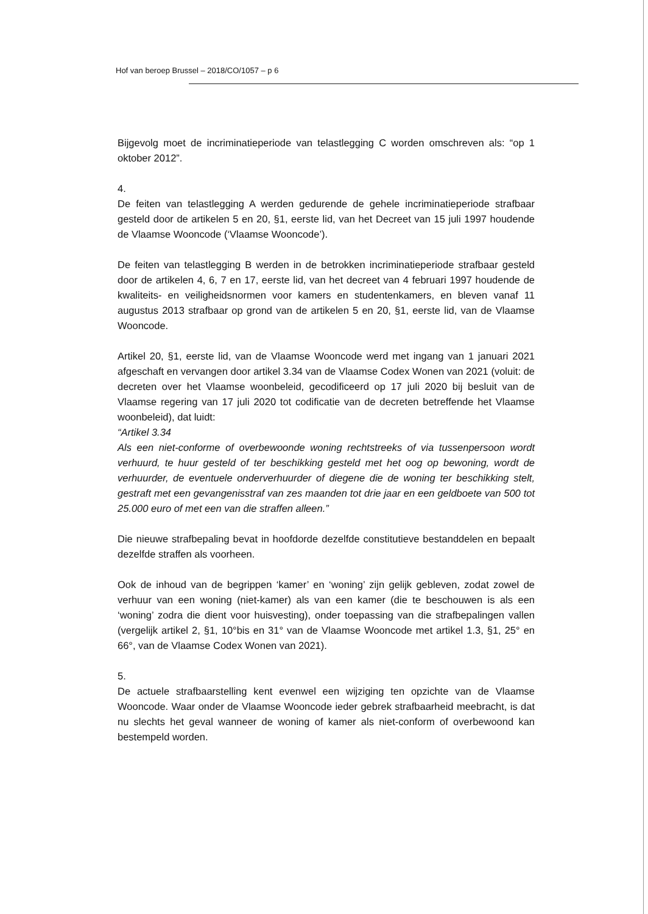Hof van beroep Brussel – 2018/CO/1057 – p 6
Bijgevolg moet de incriminatieperiode van telastlegging C worden omschreven als: “op 1 oktober 2012”.
4.
De feiten van telastlegging A werden gedurende de gehele incriminatieperiode strafbaar gesteld door de artikelen 5 en 20, §1, eerste lid, van het Decreet van 15 juli 1997 houdende de Vlaamse Wooncode (‘Vlaamse Wooncode’).
De feiten van telastlegging B werden in de betrokken incriminatieperiode strafbaar gesteld door de artikelen 4, 6, 7 en 17, eerste lid, van het decreet van 4 februari 1997 houdende de kwaliteits- en veiligheidsnormen voor kamers en studentenkamers, en bleven vanaf 11 augustus 2013 strafbaar op grond van de artikelen 5 en 20, §1, eerste lid, van de Vlaamse Wooncode.
Artikel 20, §1, eerste lid, van de Vlaamse Wooncode werd met ingang van 1 januari 2021 afgeschaft en vervangen door artikel 3.34 van de Vlaamse Codex Wonen van 2021 (voluit: de decreten over het Vlaamse woonbeleid, gecodificeerd op 17 juli 2020 bij besluit van de Vlaamse regering van 17 juli 2020 tot codificatie van de decreten betreffende het Vlaamse woonbeleid), dat luidt:
“Artikel 3.34
Als een niet-conforme of overbewoonde woning rechtstreeks of via tussenpersoon wordt verhuurd, te huur gesteld of ter beschikking gesteld met het oog op bewoning, wordt de verhuurder, de eventuele onderverhuurder of diegene die de woning ter beschikking stelt, gestraft met een gevangenisstraf van zes maanden tot drie jaar en een geldboete van 500 tot 25.000 euro of met een van die straffen alleen.”
Die nieuwe strafbepaling bevat in hoofdorde dezelfde constitutieve bestanddelen en bepaalt dezelfde straffen als voorheen.
Ook de inhoud van de begrippen ‘kamer’ en ‘woning’ zijn gelijk gebleven, zodat zowel de verhuur van een woning (niet-kamer) als van een kamer (die te beschouwen is als een ‘woning’ zodra die dient voor huisvesting), onder toepassing van die strafbepalingen vallen (vergelijk artikel 2, §1, 10°bis en 31° van de Vlaamse Wooncode met artikel 1.3, §1, 25° en 66°, van de Vlaamse Codex Wonen van 2021).
5.
De actuele strafbaarstelling kent evenwel een wijziging ten opzichte van de Vlaamse Wooncode. Waar onder de Vlaamse Wooncode ieder gebrek strafbaarheid meebracht, is dat nu slechts het geval wanneer de woning of kamer als niet-conform of overbewoond kan bestempeld worden.